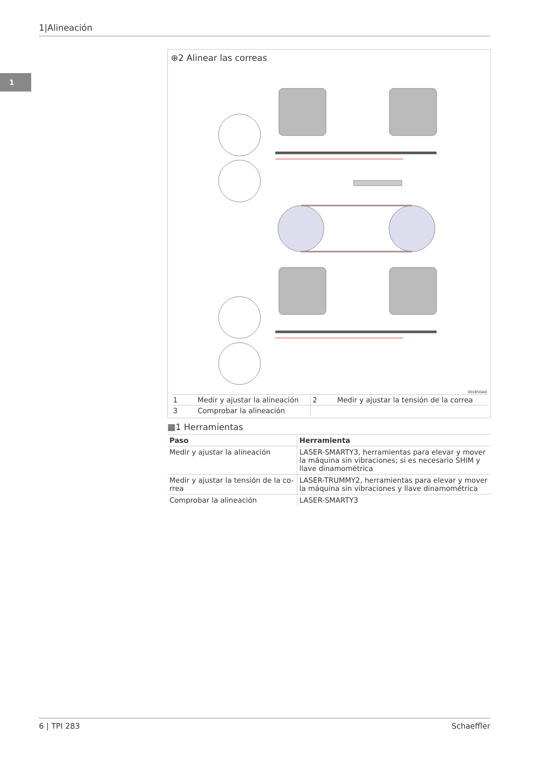1|Alineación
1
⊕2 Alinear las correas
001B5DAD
| 1 | Medir y ajustar la alineación | 2 | Medir y ajustar la tensión de la correa |
| 3 | Comprobar la alineación | | |
▦1 Herramientas
| Paso | Herramienta |
| --- | --- |
| Medir y ajustar la alineación | LASER-SMARTY3, herramientas para elevar y mover la máquina sin vibraciones; si es necesario SHIM y llave dinamométrica |
| Medir y ajustar la tensión de la co-rrea | LASER-TRUMMY2, herramientas para elevar y mover la máquina sin vibraciones y llave dinamométrica |
| Comprobar la alineación | LASER-SMARTY3 |
6 | TPI 283 Schaeffler